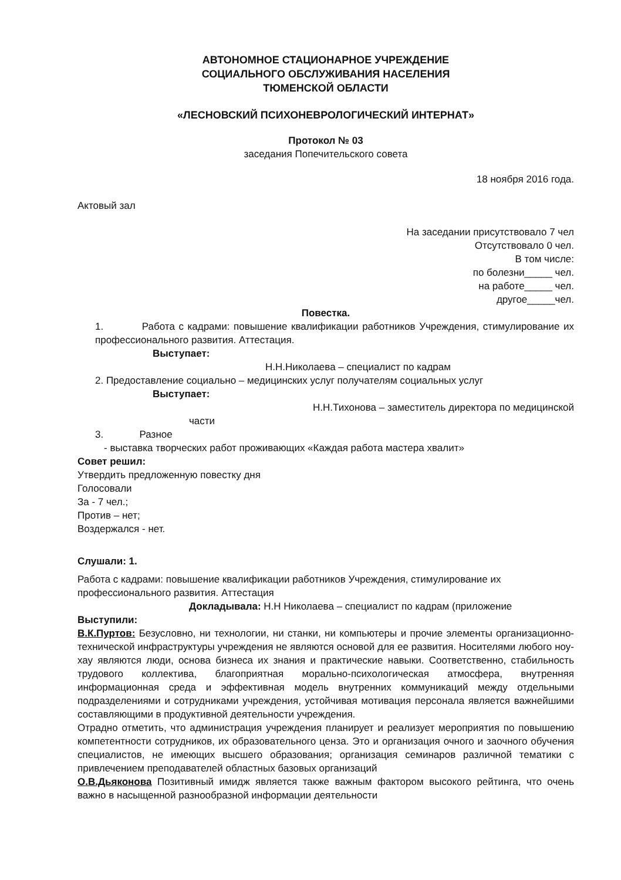АВТОНОМНОЕ СТАЦИОНАРНОЕ УЧРЕЖДЕНИЕ
СОЦИАЛЬНОГО ОБСЛУЖИВАНИЯ НАСЕЛЕНИЯ
ТЮМЕНСКОЙ ОБЛАСТИ
«ЛЕСНОВСКИЙ ПСИХОНЕВРОЛОГИЧЕСКИЙ ИНТЕРНАТ»
Протокол № 03
заседания Попечительского совета
18 ноября 2016 года.
Актовый зал
На заседании присутствовало 7 чел
Отсутствовало 0 чел.
В том числе:
по болезни_____ чел.
на работе_____ чел.
другое_____чел.
Повестка.
1. Работа с кадрами: повышение квалификации работников Учреждения, стимулирование их профессионального развития. Аттестация.
Выступает:
Н.Н.Николаева – специалист по кадрам
2. Предоставление социально – медицинских услуг получателям социальных услуг
Выступает:
Н.Н.Тихонова – заместитель директора по медицинской
части
3. Разное
- выставка творческих работ проживающих «Каждая работа мастера хвалит»
Совет решил:
Утвердить предложенную повестку дня
Голосовали
За - 7 чел.;
Против – нет;
Воздержался - нет.
Слушали: 1.
Работа с кадрами: повышение квалификации работников Учреждения, стимулирование их профессионального развития. Аттестация
Докладывала: Н.Н Николаева – специалист по кадрам (приложение
Выступили:
В.К.Пуртов: Безусловно, ни технологии, ни станки, ни компьютеры и прочие элементы организационно-технической инфраструктуры учреждения не являются основой для ее развития. Носителями любого ноу-хау являются люди, основа бизнеса их знания и практические навыки. Соответственно, стабильность трудового коллектива, благоприятная морально-психологическая атмосфера, внутренняя информационная среда и эффективная модель внутренних коммуникаций между отдельными подразделениями и сотрудниками учреждения, устойчивая мотивация персонала является важнейшими составляющими в продуктивной деятельности учреждения.
Отрадно отметить, что администрация учреждения планирует и реализует мероприятия по повышению компетентности сотрудников, их образовательного ценза. Это и организация очного и заочного обучения специалистов, не имеющих высшего образования; организация семинаров различной тематики с привлечением преподавателей областных базовых организаций
О.В.Дьяконова Позитивный имидж является также важным фактором высокого рейтинга, что очень важно в насыщенной разнообразной информации деятельности